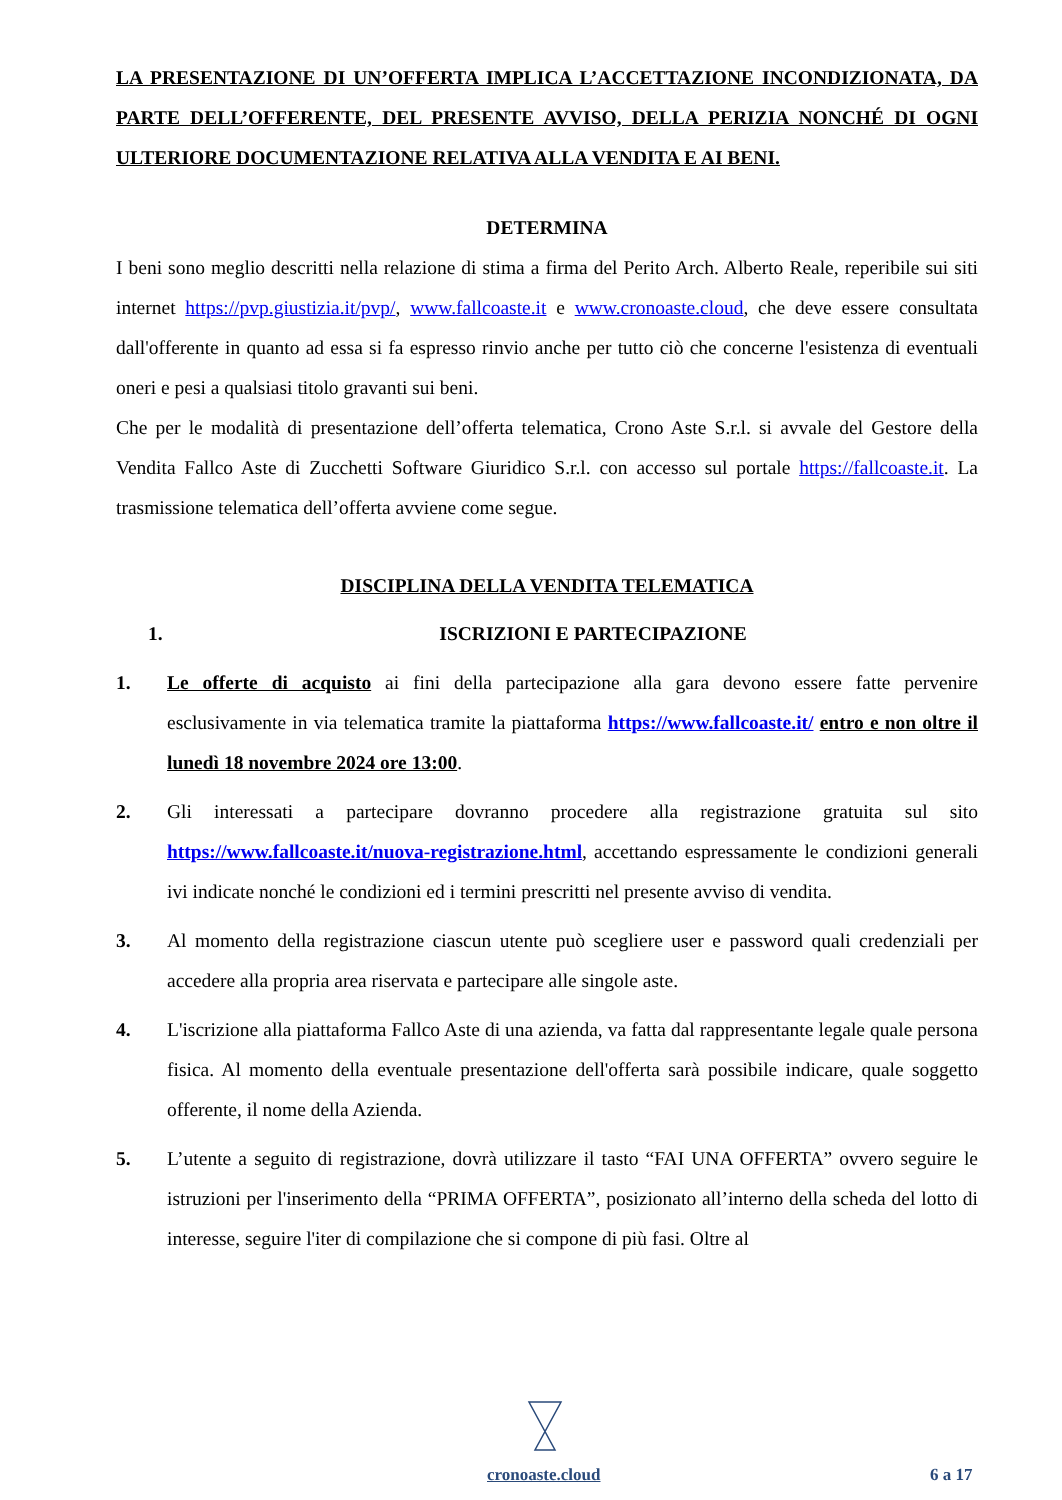LA PRESENTAZIONE DI UN’OFFERTA IMPLICA L’ACCETTAZIONE INCONDIZIONATA, DA PARTE DELL’OFFERENTE, DEL PRESENTE AVVISO, DELLA PERIZIA NONCHÉ DI OGNI ULTERIORE DOCUMENTAZIONE RELATIVA ALLA VENDITA E AI BENI.
DETERMINA
I beni sono meglio descritti nella relazione di stima a firma del Perito Arch. Alberto Reale, reperibile sui siti internet https://pvp.giustizia.it/pvp/, www.fallcoaste.it e www.cronoaste.cloud, che deve essere consultata dall'offerente in quanto ad essa si fa espresso rinvio anche per tutto ciò che concerne l'esistenza di eventuali oneri e pesi a qualsiasi titolo gravanti sui beni.
Che per le modalità di presentazione dell’offerta telematica, Crono Aste S.r.l. si avvale del Gestore della Vendita Fallco Aste di Zucchetti Software Giuridico S.r.l. con accesso sul portale https://fallcoaste.it. La trasmissione telematica dell’offerta avviene come segue.
DISCIPLINA DELLA VENDITA TELEMATICA
1. ISCRIZIONI E PARTECIPAZIONE
1. Le offerte di acquisto ai fini della partecipazione alla gara devono essere fatte pervenire esclusivamente in via telematica tramite la piattaforma https://www.fallcoaste.it/ entro e non oltre il lunedì 18 novembre 2024 ore 13:00.
2. Gli interessati a partecipare dovranno procedere alla registrazione gratuita sul sito https://www.fallcoaste.it/nuova-registrazione.html, accettando espressamente le condizioni generali ivi indicate nonché le condizioni ed i termini prescritti nel presente avviso di vendita.
3. Al momento della registrazione ciascun utente può scegliere user e password quali credenziali per accedere alla propria area riservata e partecipare alle singole aste.
4. L'iscrizione alla piattaforma Fallco Aste di una azienda, va fatta dal rappresentante legale quale persona fisica. Al momento della eventuale presentazione dell'offerta sarà possibile indicare, quale soggetto offerente, il nome della Azienda.
5. L’utente a seguito di registrazione, dovrà utilizzare il tasto “FAI UNA OFFERTA” ovvero seguire le istruzioni per l'inserimento della “PRIMA OFFERTA”, posizionato all’interno della scheda del lotto di interesse, seguire l'iter di compilazione che si compone di più fasi. Oltre al
cronoaste.cloud 6 a 17